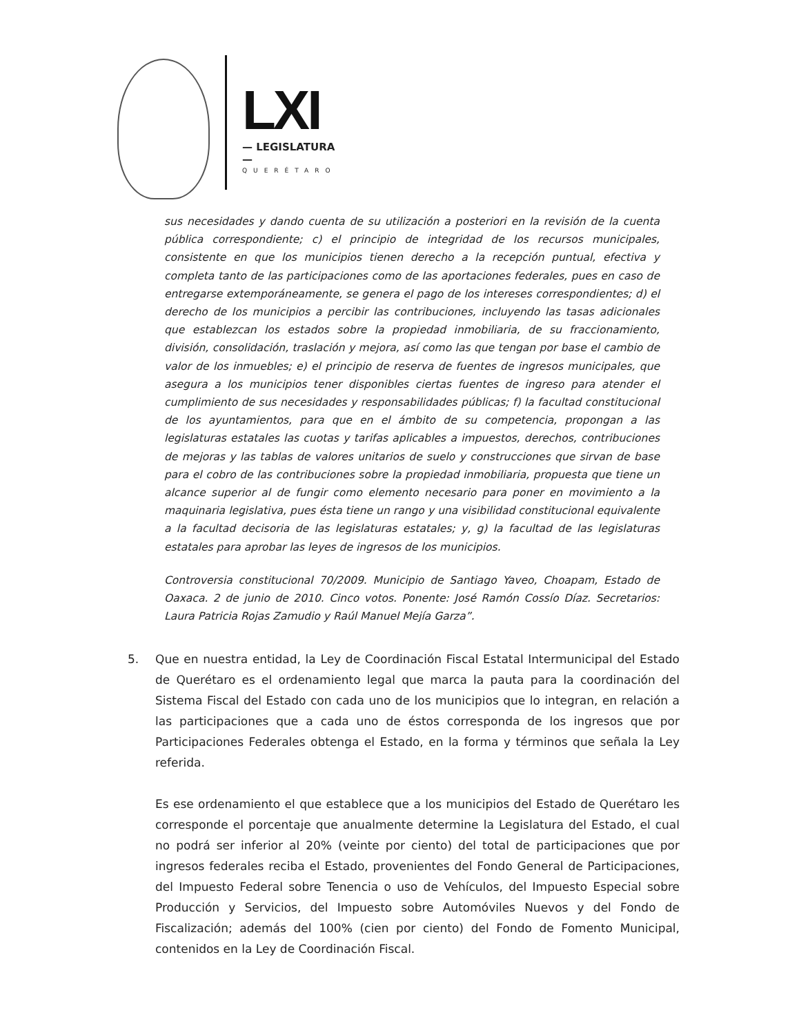LXI
— LEGISLATURA —
QUERÉTARO
sus necesidades y dando cuenta de su utilización a posteriori en la revisión de la cuenta pública correspondiente; c) el principio de integridad de los recursos municipales, consistente en que los municipios tienen derecho a la recepción puntual, efectiva y completa tanto de las participaciones como de las aportaciones federales, pues en caso de entregarse extemporáneamente, se genera el pago de los intereses correspondientes; d) el derecho de los municipios a percibir las contribuciones, incluyendo las tasas adicionales que establezcan los estados sobre la propiedad inmobiliaria, de su fraccionamiento, división, consolidación, traslación y mejora, así como las que tengan por base el cambio de valor de los inmuebles; e) el principio de reserva de fuentes de ingresos municipales, que asegura a los municipios tener disponibles ciertas fuentes de ingreso para atender el cumplimiento de sus necesidades y responsabilidades públicas; f) la facultad constitucional de los ayuntamientos, para que en el ámbito de su competencia, propongan a las legislaturas estatales las cuotas y tarifas aplicables a impuestos, derechos, contribuciones de mejoras y las tablas de valores unitarios de suelo y construcciones que sirvan de base para el cobro de las contribuciones sobre la propiedad inmobiliaria, propuesta que tiene un alcance superior al de fungir como elemento necesario para poner en movimiento a la maquinaria legislativa, pues ésta tiene un rango y una visibilidad constitucional equivalente a la facultad decisoria de las legislaturas estatales; y, g) la facultad de las legislaturas estatales para aprobar las leyes de ingresos de los municipios.
Controversia constitucional 70/2009. Municipio de Santiago Yaveo, Choapam, Estado de Oaxaca. 2 de junio de 2010. Cinco votos. Ponente: José Ramón Cossío Díaz. Secretarios: Laura Patricia Rojas Zamudio y Raúl Manuel Mejía Garza”.
5. Que en nuestra entidad, la Ley de Coordinación Fiscal Estatal Intermunicipal del Estado de Querétaro es el ordenamiento legal que marca la pauta para la coordinación del Sistema Fiscal del Estado con cada uno de los municipios que lo integran, en relación a las participaciones que a cada uno de éstos corresponda de los ingresos que por Participaciones Federales obtenga el Estado, en la forma y términos que señala la Ley referida.
Es ese ordenamiento el que establece que a los municipios del Estado de Querétaro les corresponde el porcentaje que anualmente determine la Legislatura del Estado, el cual no podrá ser inferior al 20% (veinte por ciento) del total de participaciones que por ingresos federales reciba el Estado, provenientes del Fondo General de Participaciones, del Impuesto Federal sobre Tenencia o uso de Vehículos, del Impuesto Especial sobre Producción y Servicios, del Impuesto sobre Automóviles Nuevos y del Fondo de Fiscalización; además del 100% (cien por ciento) del Fondo de Fomento Municipal, contenidos en la Ley de Coordinación Fiscal.